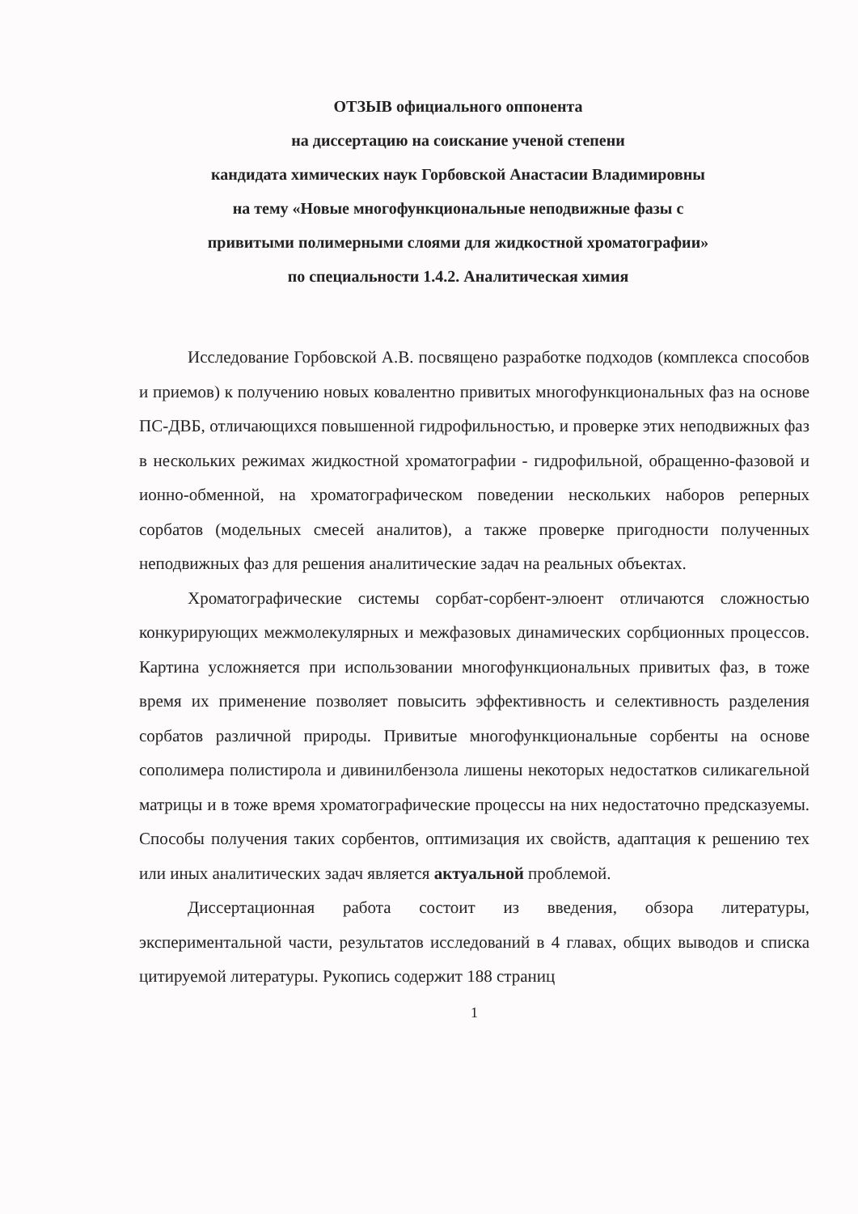ОТЗЫВ официального оппонента
на диссертацию на соискание ученой степени
кандидата химических наук Горбовской Анастасии Владимировны
на тему «Новые многофункциональные неподвижные фазы с
привитыми полимерными слоями для жидкостной хроматографии»
по специальности 1.4.2. Аналитическая химия
Исследование Горбовской А.В. посвящено разработке подходов (комплекса способов и приемов) к получению новых ковалентно привитых многофункциональных фаз на основе ПС-ДВБ, отличающихся повышенной гидрофильностью, и проверке этих неподвижных фаз в нескольких режимах жидкостной хроматографии - гидрофильной, обращенно-фазовой и ионно-обменной, на хроматографическом поведении нескольких наборов реперных сорбатов (модельных смесей аналитов), а также проверке пригодности полученных неподвижных фаз для решения аналитические задач на реальных объектах.
Хроматографические системы сорбат-сорбент-элюент отличаются сложностью конкурирующих межмолекулярных и межфазовых динамических сорбционных процессов. Картина усложняется при использовании многофункциональных привитых фаз, в тоже время их применение позволяет повысить эффективность и селективность разделения сорбатов различной природы. Привитые многофункциональные сорбенты на основе сополимера полистирола и дивинилбензола лишены некоторых недостатков силикагельной матрицы и в тоже время хроматографические процессы на них недостаточно предсказуемы. Способы получения таких сорбентов, оптимизация их свойств, адаптация к решению тех или иных аналитических задач является актуальной проблемой.
Диссертационная работа состоит из введения, обзора литературы, экспериментальной части, результатов исследований в 4 главах, общих выводов и списка цитируемой литературы. Рукопись содержит 188 страниц
1